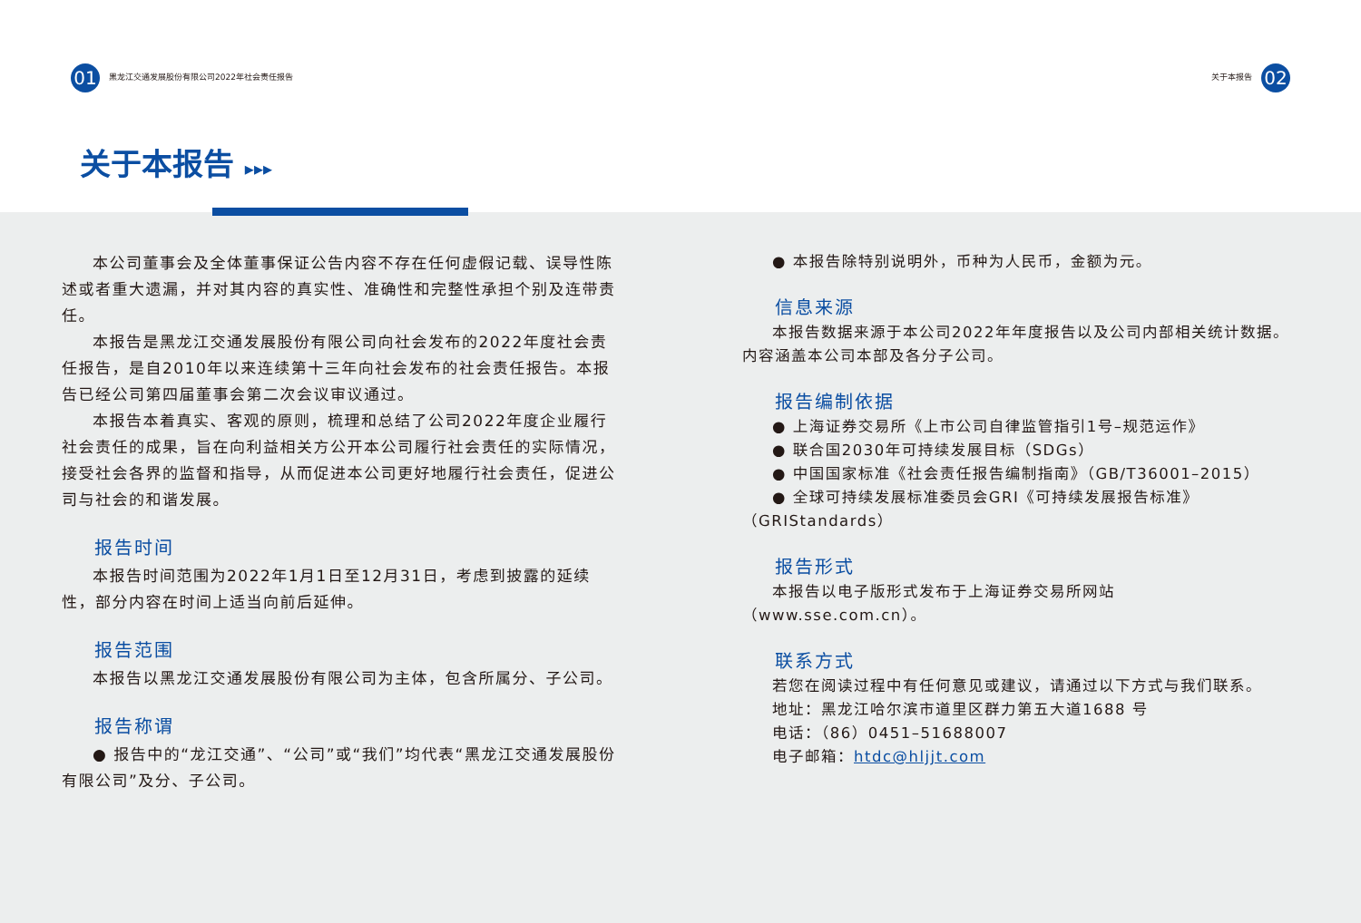01 黑龙江交通发展股份有限公司2022年社会责任报告
关于本报告 02
关于本报告 ▸▸▸
本公司董事会及全体董事保证公告内容不存在任何虚假记载、误导性陈述或者重大遗漏，并对其内容的真实性、准确性和完整性承担个别及连带责任。
本报告是黑龙江交通发展股份有限公司向社会发布的2022年度社会责任报告，是自2010年以来连续第十三年向社会发布的社会责任报告。本报告已经公司第四届董事会第二次会议审议通过。
本报告本着真实、客观的原则，梳理和总结了公司2022年度企业履行社会责任的成果，旨在向利益相关方公开本公司履行社会责任的实际情况，接受社会各界的监督和指导，从而促进本公司更好地履行社会责任，促进公司与社会的和谐发展。
报告时间
本报告时间范围为2022年1月1日至12月31日，考虑到披露的延续性，部分内容在时间上适当向前后延伸。
报告范围
本报告以黑龙江交通发展股份有限公司为主体，包含所属分、子公司。
报告称谓
● 报告中的“龙江交通”、“公司”或“我们”均代表“黑龙江交通发展股份有限公司”及分、子公司。
● 本报告除特别说明外，币种为人民币，金额为元。
信息来源
本报告数据来源于本公司2022年年度报告以及公司内部相关统计数据。内容涵盖本公司本部及各分子公司。
报告编制依据
● 上海证券交易所《上市公司自律监管指引1号–规范运作》
● 联合国2030年可持续发展目标（SDGs）
● 中国国家标准《社会责任报告编制指南》（GB/T36001–2015）
● 全球可持续发展标准委员会GRI《可持续发展报告标准》（GRIStandards）
报告形式
本报告以电子版形式发布于上海证券交易所网站（www.sse.com.cn）。
联系方式
若您在阅读过程中有任何意见或建议，请通过以下方式与我们联系。
地址：黑龙江哈尔滨市道里区群力第五大道1688 号
电话：（86）0451–51688007
电子邮箱：htdc@hljjt.com